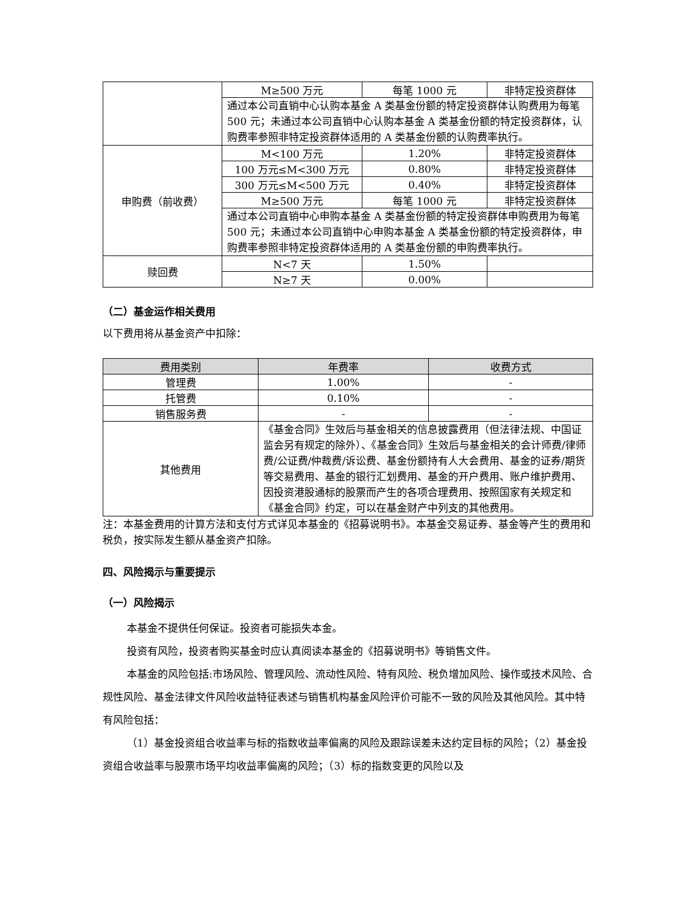| | M≥500 万元 | 每笔 1000 元 | 非特定投资群体 |
| | 通过本公司直销中心认购本基金 A 类基金份额的特定投资群体认购费用为每笔 500 元；未通过本公司直销中心认购本基金 A 类基金份额的特定投资群体，认购费率参照非特定投资群体适用的 A 类基金份额的认购费率执行。 | | |
| 申购费（前收费） | M<100 万元 | 1.20% | 非特定投资群体 |
| | 100 万元≤M<300 万元 | 0.80% | 非特定投资群体 |
| | 300 万元≤M<500 万元 | 0.40% | 非特定投资群体 |
| | M≥500 万元 | 每笔 1000 元 | 非特定投资群体 |
| | 通过本公司直销中心申购本基金 A 类基金份额的特定投资群体申购费用为每笔 500 元；未通过本公司直销中心申购本基金 A 类基金份额的特定投资群体，申购费率参照非特定投资群体适用的 A 类基金份额的申购费率执行。 | | |
| 赎回费 | N<7 天 | 1.50% | |
| | N≥7 天 | 0.00% | |
（二）基金运作相关费用
以下费用将从基金资产中扣除：
| 费用类别 | 年费率 | 收费方式 |
| --- | --- | --- |
| 管理费 | 1.00% | - |
| 托管费 | 0.10% | - |
| 销售服务费 | - | - |
| 其他费用 | 《基金合同》生效后与基金相关的信息披露费用（但法律法规、中国证监会另有规定的除外）、《基金合同》生效后与基金相关的会计师费/律师费/公证费/仲裁费/诉讼费、基金份额持有人大会费用、基金的证券/期货等交易费用、基金的银行汇划费用、基金的开户费用、账户维护费用、因投资港股通标的股票而产生的各项合理费用、按照国家有关规定和《基金合同》约定，可以在基金财产中列支的其他费用。 | |
注：本基金费用的计算方法和支付方式详见本基金的《招募说明书》。本基金交易证券、基金等产生的费用和税负，按实际发生额从基金资产扣除。
四、风险揭示与重要提示
（一）风险揭示
本基金不提供任何保证。投资者可能损失本金。
投资有风险，投资者购买基金时应认真阅读本基金的《招募说明书》等销售文件。
本基金的风险包括:市场风险、管理风险、流动性风险、特有风险、税负增加风险、操作或技术风险、合规性风险、基金法律文件风险收益特征表述与销售机构基金风险评价可能不一致的风险及其他风险。其中特有风险包括：
（1）基金投资组合收益率与标的指数收益率偏离的风险及跟踪误差未达约定目标的风险；（2）基金投资组合收益率与股票市场平均收益率偏离的风险；（3）标的指数变更的风险以及